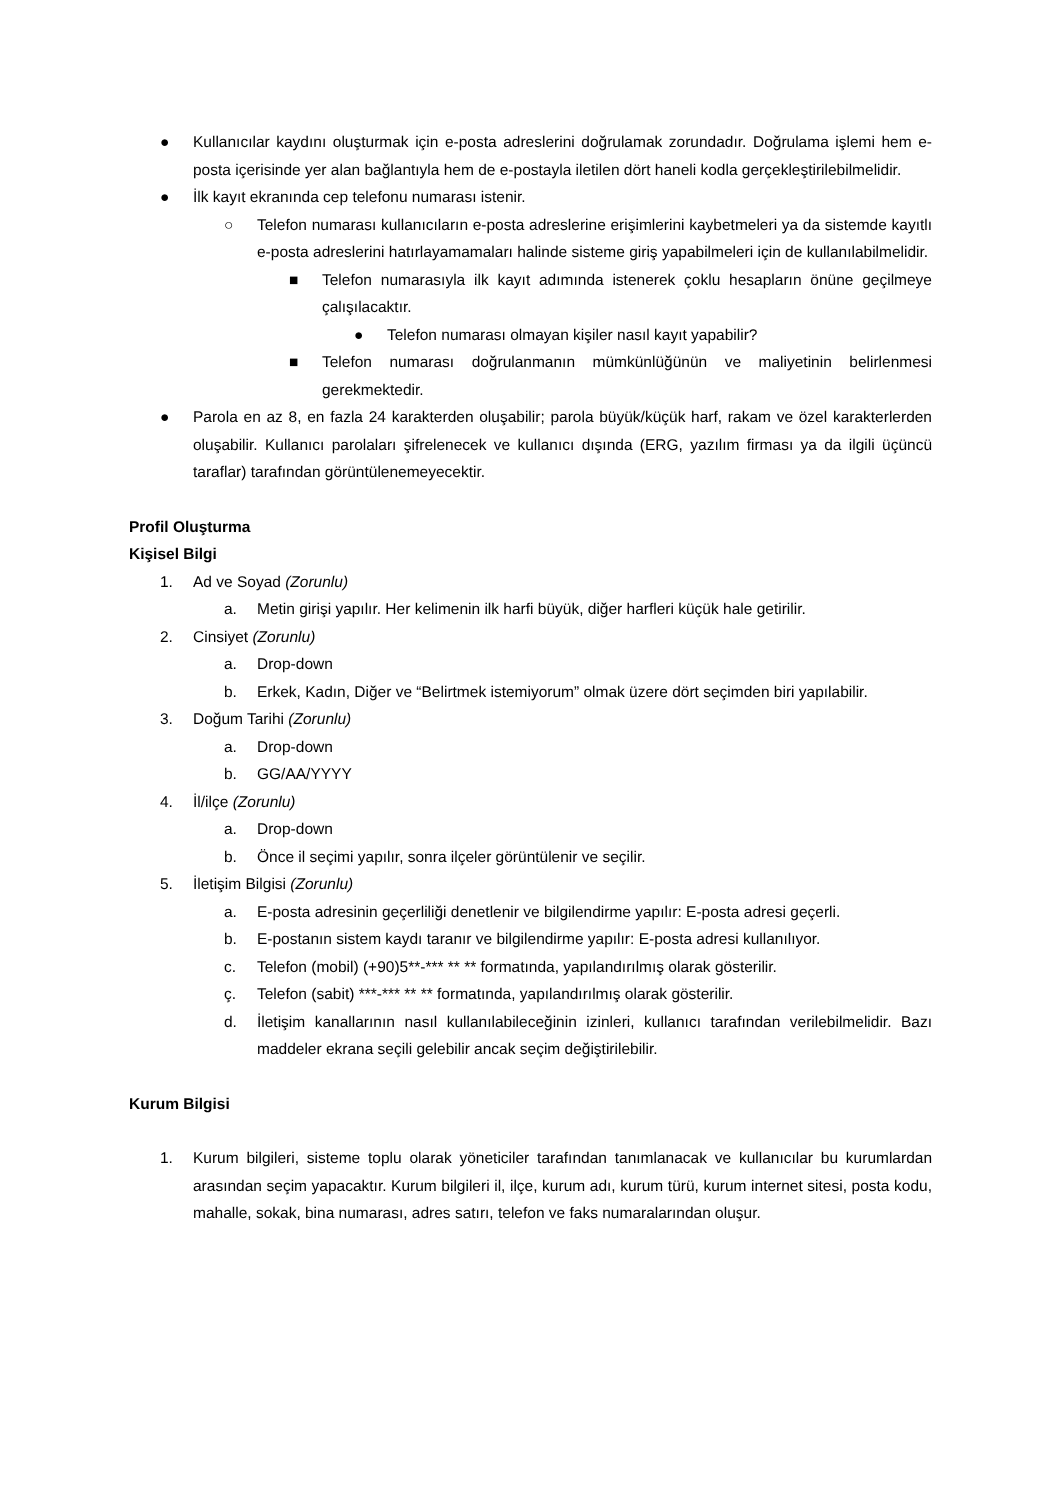● Kullanıcılar kaydını oluşturmak için e-posta adreslerini doğrulamak zorundadır. Doğrulama işlemi hem e-posta içerisinde yer alan bağlantıyla hem de e-postayla iletilen dört haneli kodla gerçekleştirilebilmelidir.
● İlk kayıt ekranında cep telefonu numarası istenir.
○ Telefon numarası kullanıcıların e-posta adreslerine erişimlerini kaybetmeleri ya da sistemde kayıtlı e-posta adreslerini hatırlayamamaları halinde sisteme giriş yapabilmeleri için de kullanılabilmelidir.
■ Telefon numarasıyla ilk kayıt adımında istenerek çoklu hesapların önüne geçilmeye çalışılacaktır.
● Telefon numarası olmayan kişiler nasıl kayıt yapabilir?
■ Telefon numarası doğrulanmanın mümkünlüğünün ve maliyetinin belirlenmesi gerekmektedir.
● Parola en az 8, en fazla 24 karakterden oluşabilir; parola büyük/küçük harf, rakam ve özel karakterlerden oluşabilir. Kullanıcı parolaları şifrelenecek ve kullanıcı dışında (ERG, yazılım firması ya da ilgili üçüncü taraflar) tarafından görüntülenemeyecektir.
Profil Oluşturma
Kişisel Bilgi
1. Ad ve Soyad (Zorunlu)
a. Metin girişi yapılır. Her kelimenin ilk harfi büyük, diğer harfleri küçük hale getirilir.
2. Cinsiyet (Zorunlu)
a. Drop-down
b. Erkek, Kadın, Diğer ve “Belirtmek istemiyorum” olmak üzere dört seçimden biri yapılabilir.
3. Doğum Tarihi (Zorunlu)
a. Drop-down
b. GG/AA/YYYY
4. İl/ilçe (Zorunlu)
a. Drop-down
b. Önce il seçimi yapılır, sonra ilçeler görüntülenir ve seçilir.
5. İletişim Bilgisi (Zorunlu)
a. E-posta adresinin geçerliliği denetlenir ve bilgilendirme yapılır: E-posta adresi geçerli.
b. E-postanın sistem kaydı taranır ve bilgilendirme yapılır: E-posta adresi kullanılıyor.
c. Telefon (mobil) (+90)5**-*** ** ** formatında, yapılandırılmış olarak gösterilir.
ç. Telefon (sabit) ***-*** ** ** formatında, yapılandırılmış olarak gösterilir.
d. İletişim kanallarının nasıl kullanılabileceğinin izinleri, kullanıcı tarafından verilebilmelidir. Bazı maddeler ekrana seçili gelebilir ancak seçim değiştirilebilir.
Kurum Bilgisi
1. Kurum bilgileri, sisteme toplu olarak yöneticiler tarafından tanımlanacak ve kullanıcılar bu kurumlardan arasından seçim yapacaktır. Kurum bilgileri il, ilçe, kurum adı, kurum türü, kurum internet sitesi, posta kodu, mahalle, sokak, bina numarası, adres satırı, telefon ve faks numaralarından oluşur.